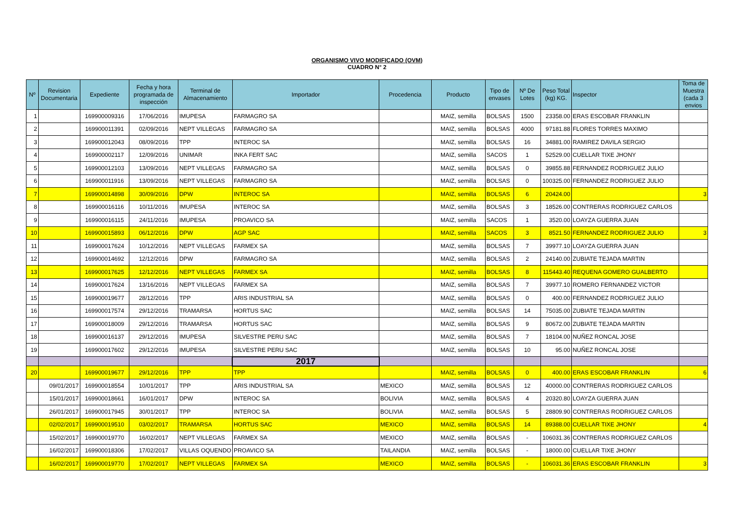ORGANISMO VIVO MODIFICADO (OVM)
CUADRO N° 2
| Nº | Revision Documentaria | Expediente | Fecha y hora programada de inspección | Terminal de Almacenamiento | Importador | Procedencia | Producto | Tipo de envases | Nº De Lotes | Peso Total (kg) KG. | Inspector | Toma de Muestra (cada 3 envios |
| --- | --- | --- | --- | --- | --- | --- | --- | --- | --- | --- | --- | --- |
| 1 | | 169900009316 | 17/06/2016 | IMUPESA | FARMAGRO SA | | MAIZ, semilla | BOLSAS | 1500 | 23358.00 | ERAS ESCOBAR FRANKLIN | |
| 2 | | 169900011391 | 02/09/2016 | NEPT VILLEGAS | FARMAGRO SA | | MAIZ, semilla | BOLSAS | 4000 | 97181.88 | FLORES TORRES MAXIMO | |
| 3 | | 169900012043 | 08/09/2016 | TPP | INTEROC SA | | MAIZ, semilla | BOLSAS | 16 | 34881.00 | RAMIREZ DAVILA SERGIO | |
| 4 | | 169900002117 | 12/09/2016 | UNIMAR | INKA FERT SAC | | MAIZ, semilla | SACOS | 1 | 52529.00 | CUELLAR TIXE JHONY | |
| 5 | | 169900012103 | 13/09/2016 | NEPT VILLEGAS | FARMAGRO SA | | MAIZ, semilla | BOLSAS | 0 | 39855.88 | FERNANDEZ RODRIGUEZ JULIO | |
| 6 | | 169900011916 | 13/09/2016 | NEPT VILLEGAS | FARMAGRO SA | | MAIZ, semilla | BOLSAS | 0 | 100325.00 | FERNANDEZ RODRIGUEZ JULIO | |
| 7 | | 169900014898 | 30/09/2016 | DPW | INTEROC SA | | MAIZ, semilla | BOLSAS | 6 | 20424.00 | | 3 |
| 8 | | 169900016116 | 10/11/2016 | IMUPESA | INTEROC SA | | MAIZ, semilla | BOLSAS | 3 | 18526.00 | CONTRERAS RODRIGUEZ CARLOS | |
| 9 | | 169900016115 | 24/11/2016 | IMUPESA | PROAVICO SA | | MAIZ, semilla | SACOS | 1 | 3520.00 | LOAYZA GUERRA JUAN | |
| 10 | | 169900015893 | 06/12/2016 | DPW | AGP SAC | | MAIZ, semilla | SACOS | 3 | 8521.50 | FERNANDEZ RODRIGUEZ JULIO | 3 |
| 11 | | 169900017624 | 10/12/2016 | NEPT VILLEGAS | FARMEX SA | | MAIZ, semilla | BOLSAS | 7 | 39977.10 | LOAYZA GUERRA JUAN | |
| 12 | | 169900014692 | 12/12/2016 | DPW | FARMAGRO SA | | MAIZ, semilla | BOLSAS | 2 | 24140.00 | ZUBIATE TEJADA MARTIN | |
| 13 | | 169900017625 | 12/12/2016 | NEPT VILLEGAS | FARMEX SA | | MAIZ, semilla | BOLSAS | 8 | 115443.40 | REQUENA GOMERO GUALBERTO | |
| 14 | | 169900017624 | 13/16/2016 | NEPT VILLEGAS | FARMEX SA | | MAIZ, semilla | BOLSAS | 7 | 39977.10 | ROMERO FERNANDEZ VICTOR | |
| 15 | | 169900019677 | 28/12/2016 | TPP | ARIS INDUSTRIAL SA | | MAIZ, semilla | BOLSAS | 0 | 400.00 | FERNANDEZ RODRIGUEZ JULIO | |
| 16 | | 169900017574 | 29/12/2016 | TRAMARSA | HORTUS SAC | | MAIZ, semilla | BOLSAS | 14 | 75035.00 | ZUBIATE TEJADA MARTIN | |
| 17 | | 169900018009 | 29/12/2016 | TRAMARSA | HORTUS SAC | | MAIZ, semilla | BOLSAS | 9 | 80672.00 | ZUBIATE TEJADA MARTIN | |
| 18 | | 169900016137 | 29/12/2016 | IMUPESA | SILVESTRE PERU SAC | | MAIZ, semilla | BOLSAS | 7 | 18104.00 | NUÑEZ RONCAL JOSE | |
| 19 | | 169900017602 | 29/12/2016 | IMUPESA | SILVESTRE PERU SAC | | MAIZ, semilla | BOLSAS | 10 | 95.00 | NUÑEZ RONCAL JOSE | |
| | | | | | 2017 | | | | | | | |
| 20 | | 169900019677 | 29/12/2016 | TPP | TPP | | MAIZ, semilla | BOLSAS | 0 | 400.00 | ERAS ESCOBAR FRANKLIN | 6 |
| | 09/01/2017 | 169900018554 | 10/01/2017 | TPP | ARIS INDUSTRIAL SA | MEXICO | MAIZ, semilla | BOLSAS | 12 | 40000.00 | CONTRERAS RODRIGUEZ CARLOS | |
| | 15/01/2017 | 169900018661 | 16/01/2017 | DPW | INTEROC SA | BOLIVIA | MAIZ, semilla | BOLSAS | 4 | 20320.80 | LOAYZA GUERRA JUAN | |
| | 26/01/2017 | 169900017945 | 30/01/2017 | TPP | INTEROC SA | BOLIVIA | MAIZ, semilla | BOLSAS | 5 | 28809.90 | CONTRERAS RODRIGUEZ CARLOS | |
| | 02/02/2017 | 169900019510 | 03/02/2017 | TRAMARSA | HORTUS SAC | MEXICO | MAIZ, semilla | BOLSAS | 14 | 89388.00 | CUELLAR TIXE JHONY | 4 |
| | 15/02/2017 | 169900019770 | 16/02/2017 | NEPT VILLEGAS | FARMEX SA | MEXICO | MAIZ, semilla | BOLSAS | - | 106031.36 | CONTRERAS RODRIGUEZ CARLOS | |
| | 16/02/2017 | 169900018306 | 17/02/2017 | VILLAS OQUENDO | PROAVICO SA | TAILANDIA | MAIZ, semilla | BOLSAS | - | 18000.00 | CUELLAR TIXE JHONY | |
| | 16/02/2017 | 169900019770 | 17/02/2017 | NEPT VILLEGAS | FARMEX SA | MEXICO | MAIZ, semilla | BOLSAS | - | 106031.36 | ERAS ESCOBAR FRANKLIN | 3 |